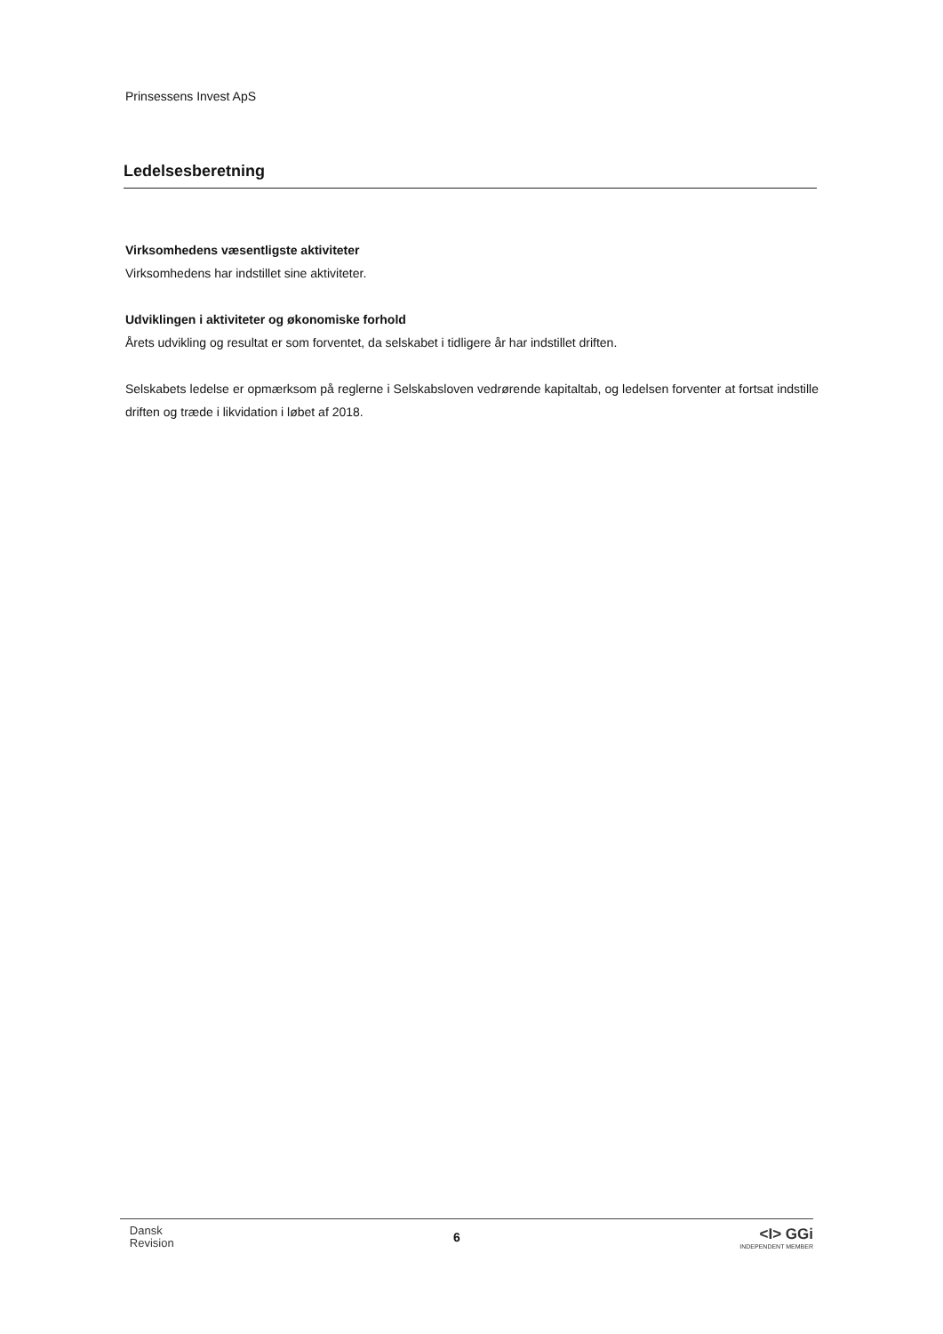Prinsessens Invest ApS
Ledelsesberetning
Virksomhedens væsentligste aktiviteter
Virksomhedens har indstillet sine aktiviteter.
Udviklingen i aktiviteter og økonomiske forhold
Årets udvikling og resultat er som forventet, da selskabet i tidligere år har indstillet driften.
Selskabets ledelse er opmærksom på reglerne i Selskabsloven vedrørende kapitaltab, og ledelsen forventer at fortsat indstille driften og træde i likvidation i løbet af 2018.
Dansk
Revision
6
<I> GGi
INDEPENDENT MEMBER